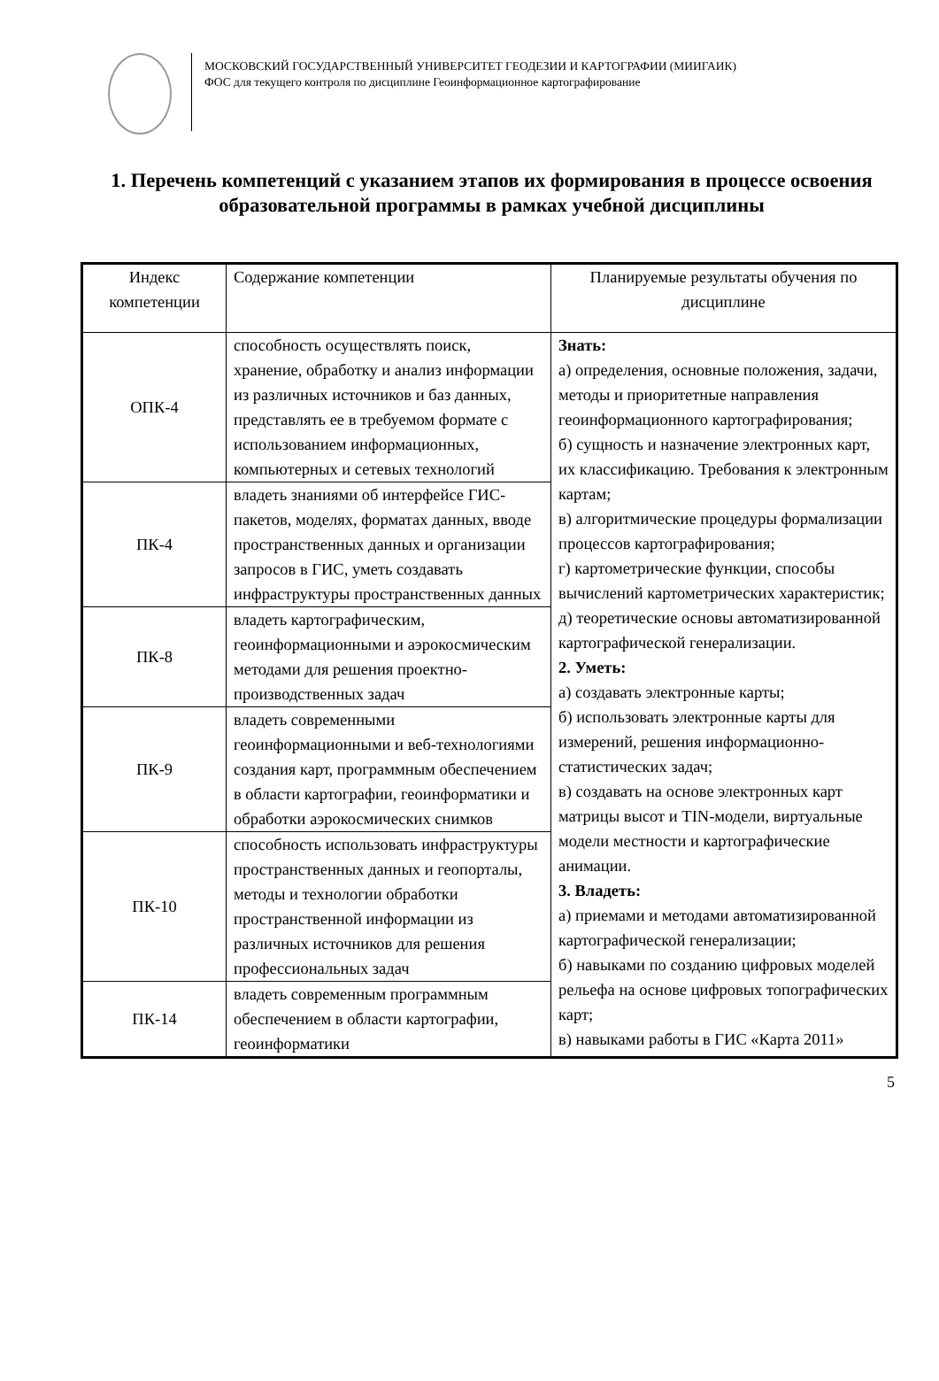МОСКОВСКИЙ ГОСУДАРСТВЕННЫЙ УНИВЕРСИТЕТ ГЕОДЕЗИИ И КАРТОГРАФИИ (МИИГАИК)
ФОС для текущего контроля по дисциплине Геоинформационное картографирование
1. Перечень компетенций с указанием этапов их формирования в процессе освоения образовательной программы в рамках учебной дисциплины
| Индекс компетенции | Содержание компетенции | Планируемые результаты обучения по дисциплине |
| ОПК-4 | способность осуществлять поиск, хранение, обработку и анализ информации из различных источников и баз данных, представлять ее в требуемом формате с использованием информационных, компьютерных и сетевых технологий | Знать: а) определения, основные положения, задачи, методы и приоритетные направления геоинформационного картографирования; б) сущность и назначение электронных карт, их классификацию. Требования к электронным картам; в) алгоритмические процедуры формализации процессов картографирования; г) картометрические функции, способы вычислений картометрических характеристик; д) теоретические основы автоматизированной картографической генерализации. 2. Уметь: а) создавать электронные карты; б) использовать электронные карты для измерений, решения информационно-статистических задач; в) создавать на основе электронных карт матрицы высот и TIN-модели, виртуальные модели местности и картографические анимации. 3. Владеть: а) приемами и методами автоматизированной картографической генерализации; б) навыками по созданию цифровых моделей рельефа на основе цифровых топографических карт; в) навыками работы в ГИС «Карта 2011» |
| ПК-4 | владеть знаниями об интерфейсе ГИС-пакетов, моделях, форматах данных, вводе пространственных данных и организации запросов в ГИС, уметь создавать инфраструктуры пространственных данных | |
| ПК-8 | владеть картографическим, геоинформационными и аэрокосмическим методами для решения проектно-производственных задач | |
| ПК-9 | владеть современными геоинформационными и веб-технологиями создания карт, программным обеспечением в области картографии, геоинформатики и обработки аэрокосмических снимков | |
| ПК-10 | способность использовать инфраструктуры пространственных данных и геопорталы, методы и технологии обработки пространственной информации из различных источников для решения профессиональных задач | |
| ПК-14 | владеть современным программным обеспечением в области картографии, геоинформатики | |
5